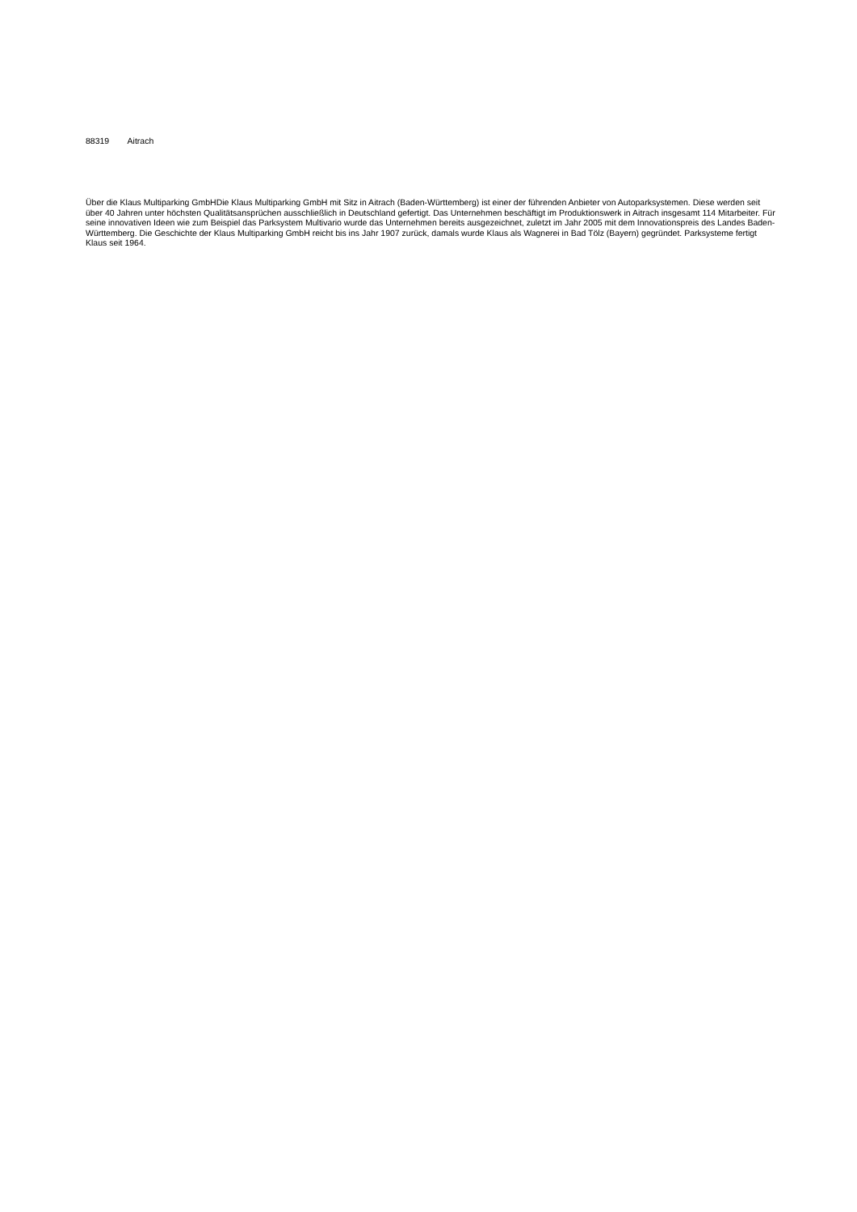88319 Aitrach
Über die Klaus Multiparking GmbHDie Klaus Multiparking GmbH mit Sitz in Aitrach (Baden-Württemberg) ist einer der führenden Anbieter von Autoparksystemen. Diese werden seit über 40 Jahren unter höchsten Qualitätsansprüchen ausschließlich in Deutschland gefertigt. Das Unternehmen beschäftigt im Produktionswerk in Aitrach insgesamt 114 Mitarbeiter. Für seine innovativen Ideen wie zum Beispiel das Parksystem Multivario wurde das Unternehmen bereits ausgezeichnet, zuletzt im Jahr 2005 mit dem Innovationspreis des Landes Baden-Württemberg. Die Geschichte der Klaus Multiparking GmbH reicht bis ins Jahr 1907 zurück, damals wurde Klaus als Wagnerei in Bad Tölz (Bayern) gegründet. Parksysteme fertigt Klaus seit 1964.